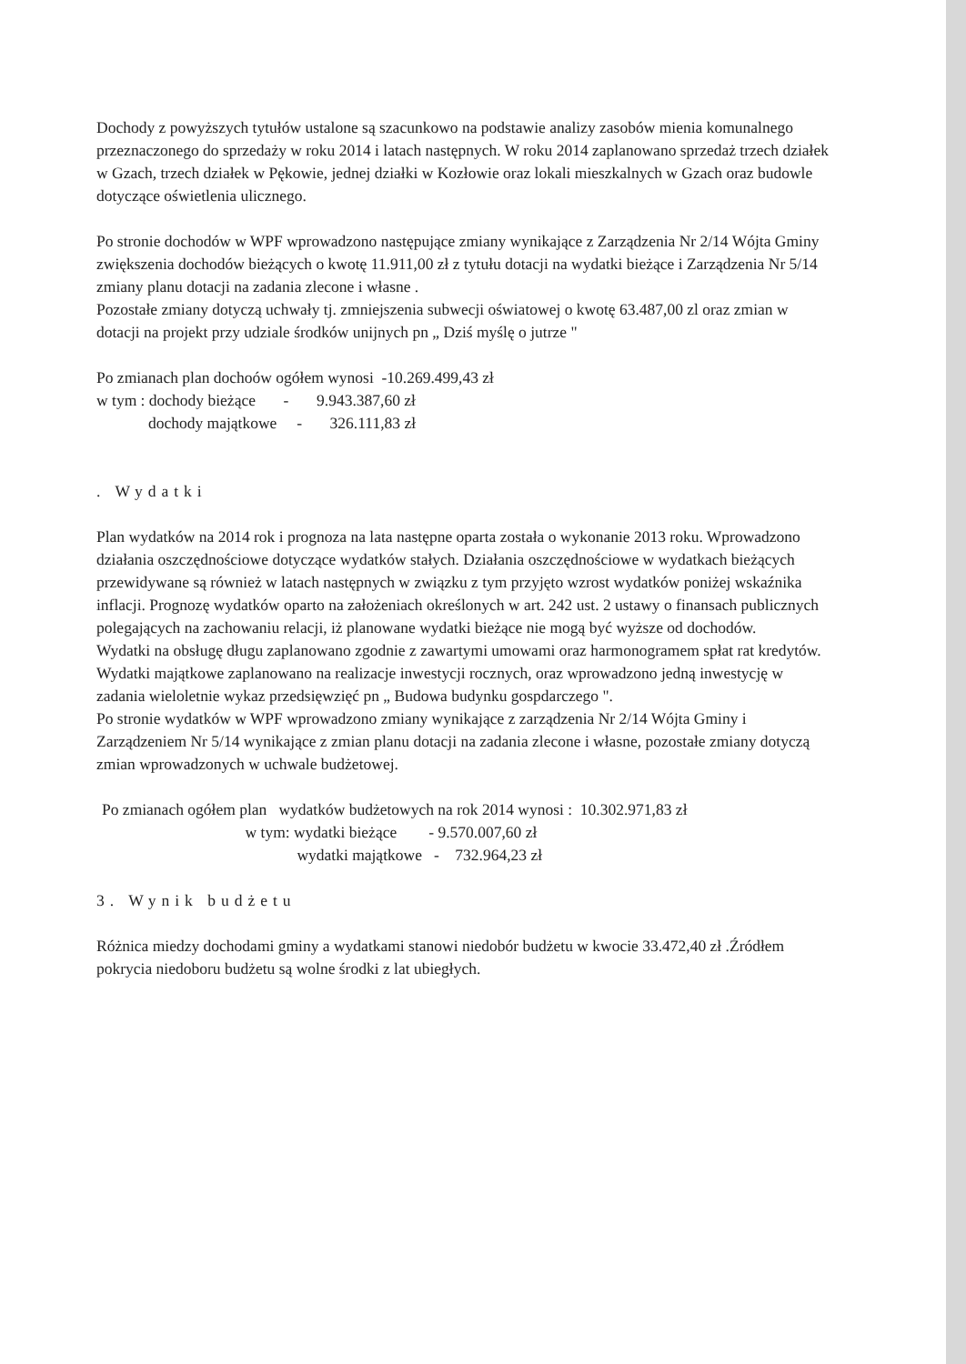Dochody z powyższych tytułów ustalone są szacunkowo na podstawie analizy zasobów mienia komunalnego przeznaczonego do sprzedaży w roku 2014 i latach następnych. W roku 2014 zaplanowano sprzedaż trzech działek w Gzach, trzech działek w Pękowie, jednej działki w Kozłowie oraz lokali mieszkalnych w Gzach oraz budowle dotyczące oświetlenia ulicznego.
Po stronie dochodów w WPF wprowadzono następujące zmiany wynikające z Zarządzenia Nr 2/14 Wójta Gminy zwiększenia dochodów bieżących o kwotę 11.911,00 zł z tytułu dotacji na wydatki bieżące i Zarządzenia Nr 5/14 zmiany planu dotacji na zadania zlecone i własne .
Pozostałe zmiany dotyczą uchwały tj. zmniejszenia subwecji oświatowej o kwotę 63.487,00 zl oraz zmian w dotacji na projekt przy udziale środków unijnych pn „ Dziś myślę o jutrze "
Po zmianach plan dochoów ogółem wynosi -10.269.499,43 zł
w tym : dochody bieżące - 9.943.387,60 zł
dochody majątkowe - 326.111,83 zł
. Wydatki
Plan wydatków na 2014 rok i prognoza na lata następne oparta została o wykonanie 2013 roku. Wprowadzono działania oszczędnościowe dotyczące wydatków stałych. Działania oszczędnościowe w wydatkach bieżących przewidywane są również w latach następnych w związku z tym przyjęto wzrost wydatków poniżej wskaźnika inflacji. Prognozę wydatków oparto na założeniach określonych w art. 242 ust. 2 ustawy o finansach publicznych polegających na zachowaniu relacji, iż planowane wydatki bieżące nie mogą być wyższe od dochodów.
Wydatki na obsługę długu zaplanowano zgodnie z zawartymi umowami oraz harmonogramem spłat rat kredytów.
Wydatki majątkowe zaplanowano na realizacje inwestycji rocznych, oraz wprowadzono jedną inwestycję w zadania wieloletnie wykaz przedsięwzięć pn „ Budowa budynku gospdarczego ".
Po stronie wydatków w WPF wprowadzono zmiany wynikające z zarządzenia Nr 2/14 Wójta Gminy i Zarządzeniem Nr 5/14 wynikające z zmian planu dotacji na zadania zlecone i własne, pozostałe zmiany dotyczą zmian wprowadzonych w uchwale budżetowej.
Po zmianach ogółem plan wydatków budżetowych na rok 2014 wynosi : 10.302.971,83 zł
w tym: wydatki bieżące - 9.570.007,60 zł
wydatki majątkowe - 732.964,23 zł
3. Wynik budżetu
Różnica miedzy dochodami gminy a wydatkami stanowi niedobór budżetu w kwocie 33.472,40 zł .Źródłem pokrycia niedoboru budżetu są wolne środki z lat ubiegłych.